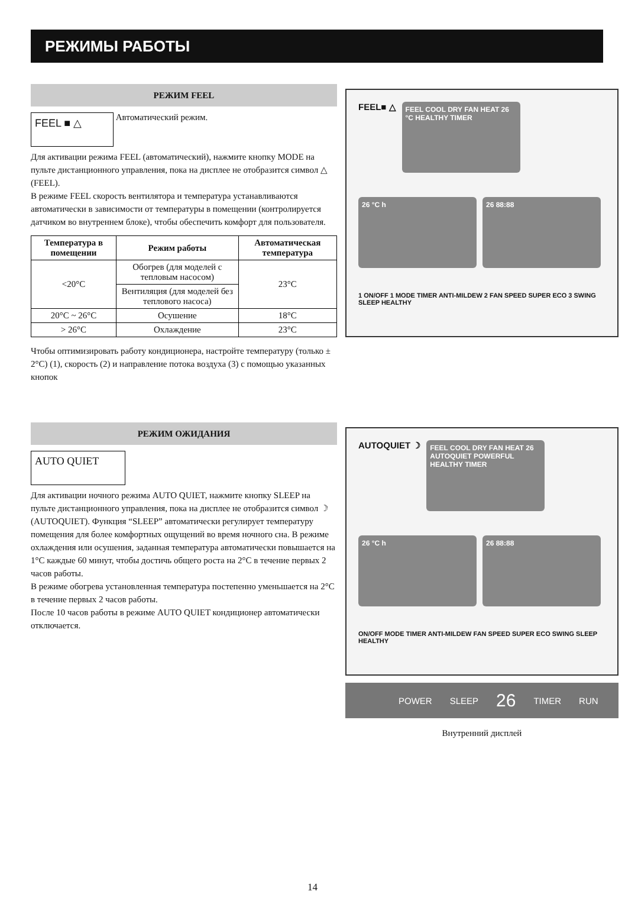РЕЖИМЫ РАБОТЫ
РЕЖИМ FEEL
FEEL ■ △ Автоматический режим.
Для активации режима FEEL (автоматический), нажмите кнопку MODE на пульте дистанционного управления, пока на дисплее не отобразится символ △ (FEEL).
В режиме FEEL скорость вентилятора и температура устанавливаются автоматически в зависимости от температуры в помещении (контролируется датчиком во внутреннем блоке), чтобы обеспечить комфорт для пользователя.
| Температура в помещении | Режим работы | Автоматическая температура |
| --- | --- | --- |
| <20°C | Обогрев (для моделей с тепловым насосом) | 23°C |
| | Вентиляция (для моделей без теплового насоса) | |
| 20°C ~ 26°C | Осушение | 18°C |
| > 26°C | Охлаждение | 23°C |
Чтобы оптимизировать работу кондиционера, настройте температуру (только ± 2°C) (1), скорость (2) и направление потока воздуха (3) с помощью указанных кнопок
FEEL■ △
FEEL COOL DRY FAN HEAT 26 °C HEALTHY TIMER
26 °C h
26 88:88
1 ON/OFF 1 MODE TIMER ANTI-MILDEW 2 FAN SPEED SUPER ECO 3 SWING SLEEP HEALTHY
РЕЖИМ ОЖИДАНИЯ
AUTO QUIET
Для активации ночного режима AUTO QUIET, нажмите кнопку SLEEP на пульте дистанционного управления, пока на дисплее не отобразится символ ☽ (AUTOQUIET). Функция “SLEEP” автоматически регулирует температуру помещения для более комфортных ощущений во время ночного сна. В режиме охлаждения или осушения, заданная температура автоматически повышается на 1°C каждые 60 минут, чтобы достичь общего роста на 2°C в течение первых 2 часов работы.
В режиме обогрева установленная температура постепенно уменьшается на 2°C в течение первых 2 часов работы.
После 10 часов работы в режиме AUTO QUIET кондиционер автоматически отключается.
AUTOQUIET ☽
FEEL COOL DRY FAN HEAT 26 AUTOQUIET POWERFUL HEALTHY TIMER
26 °C h
26 88:88
ON/OFF MODE TIMER ANTI-MILDEW FAN SPEED SUPER ECO SWING SLEEP HEALTHY
POWER SLEEP 26 TIMER RUN
Внутренний дисплей
14